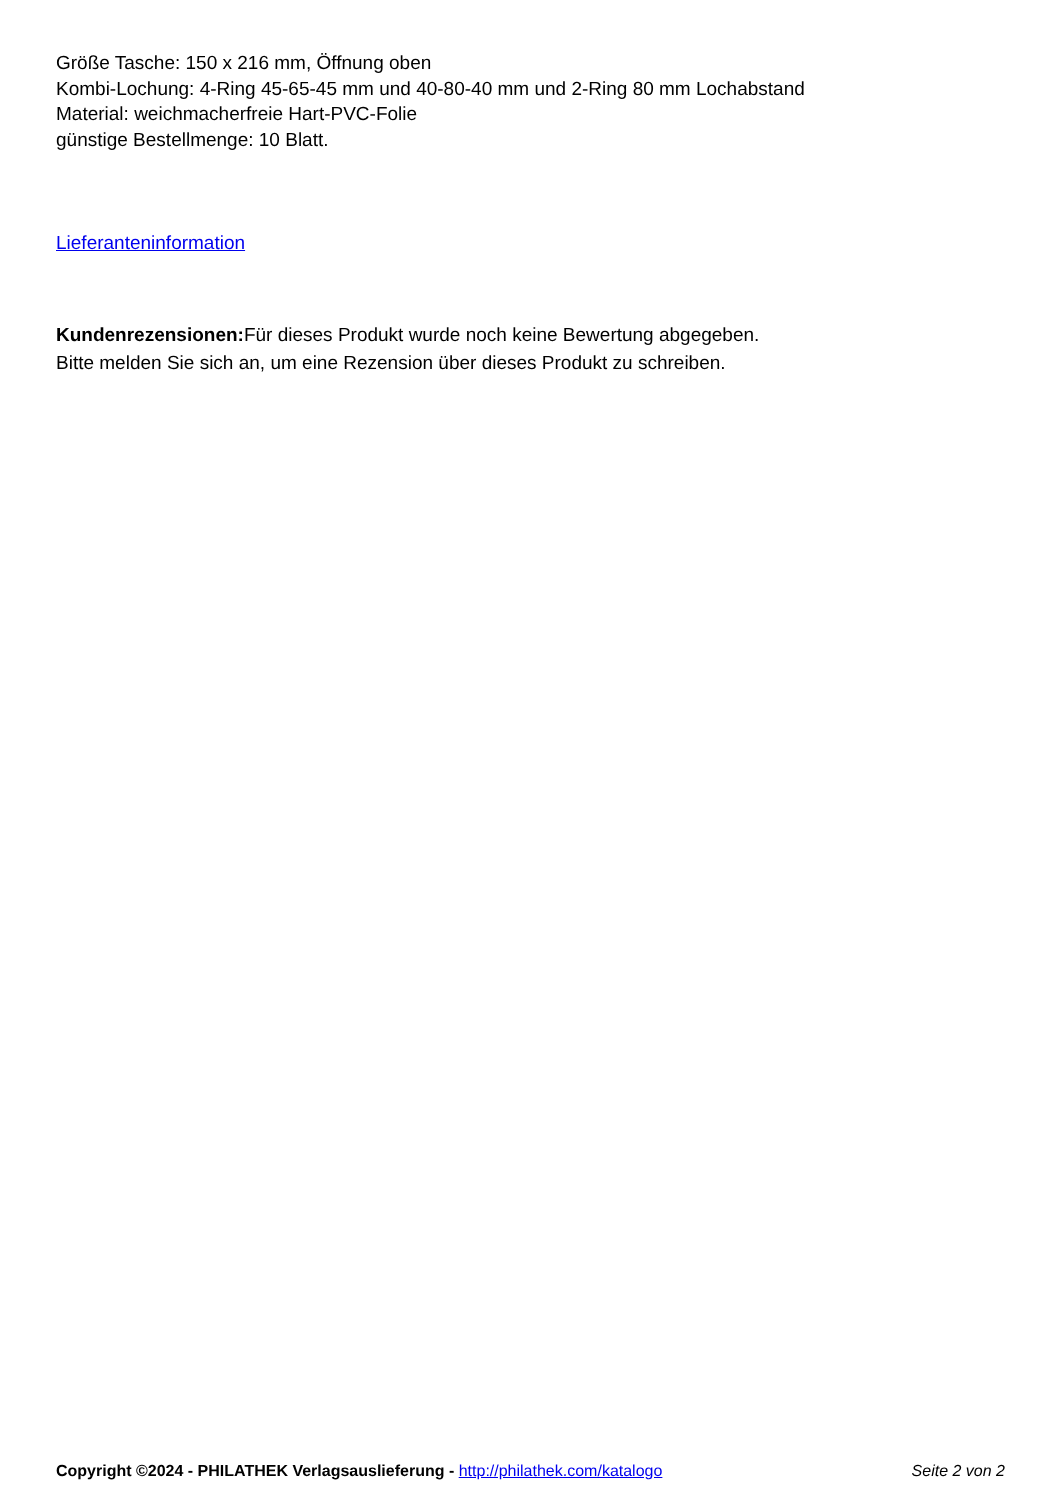Größe Tasche: 150 x 216 mm, Öffnung oben
Kombi-Lochung: 4-Ring 45-65-45 mm und 40-80-40 mm und 2-Ring 80 mm Lochabstand
Material: weichmacherfreie Hart-PVC-Folie
günstige Bestellmenge: 10 Blatt.
Lieferanteninformation
Kundenrezensionen: Für dieses Produkt wurde noch keine Bewertung abgegeben.
Bitte melden Sie sich an, um eine Rezension über dieses Produkt zu schreiben.
Copyright ©2024 - PHILATHEK Verlagsauslieferung - http://philathek.com/katalogo Seite 2 von 2